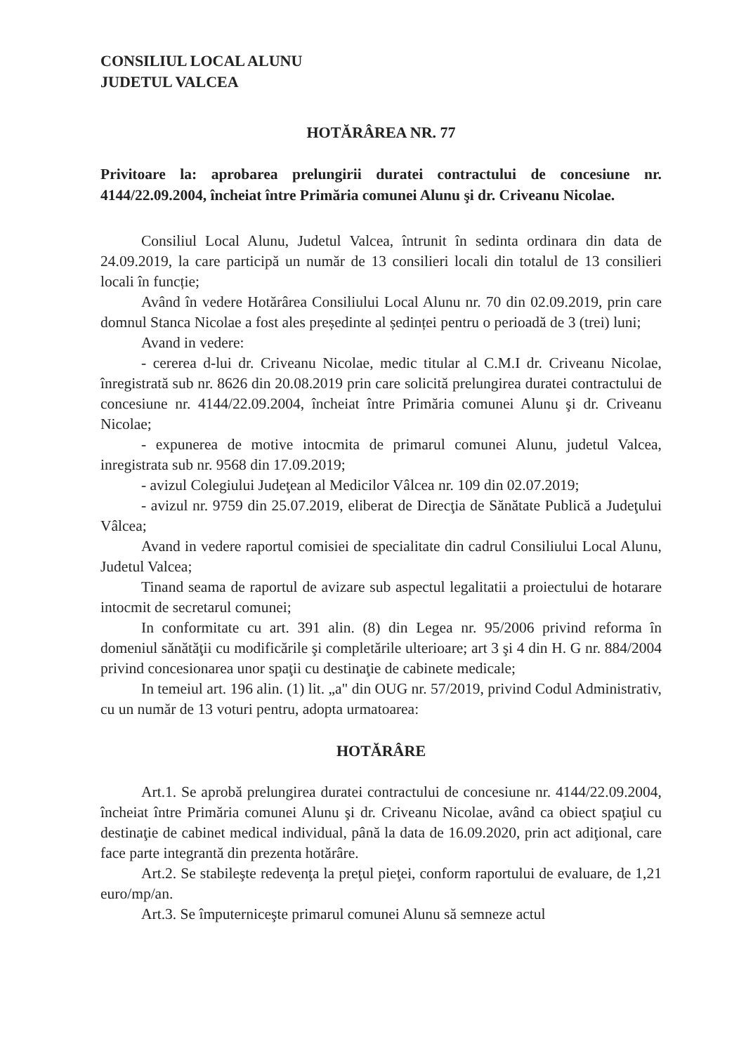CONSILIUL LOCAL ALUNU
JUDETUL VALCEA
HOTĂRÂREA NR. 77
Privitoare la: aprobarea prelungirii duratei contractului de concesiune nr. 4144/22.09.2004, încheiat între Primăria comunei Alunu şi dr. Criveanu Nicolae.
Consiliul Local Alunu, Judetul Valcea, întrunit în sedinta ordinara din data de 24.09.2019, la care participă un număr de 13 consilieri locali din totalul de 13 consilieri locali în funcție;
Având în vedere Hotărârea Consiliului Local Alunu nr. 70 din 02.09.2019, prin care domnul Stanca Nicolae a fost ales președinte al ședinței pentru o perioadă de 3 (trei) luni;
Avand in vedere:
- cererea d-lui dr. Criveanu Nicolae, medic titular al C.M.I dr. Criveanu Nicolae, înregistrată sub nr. 8626 din 20.08.2019 prin care solicită prelungirea duratei contractului de concesiune nr. 4144/22.09.2004, încheiat între Primăria comunei Alunu şi dr. Criveanu Nicolae;
- expunerea de motive intocmita de primarul comunei Alunu, judetul Valcea, inregistrata sub nr. 9568 din 17.09.2019;
- avizul Colegiului Judeţean al Medicilor Vâlcea nr. 109 din 02.07.2019;
- avizul nr. 9759 din 25.07.2019, eliberat de Direcţia de Sănătate Publică a Judeţului Vâlcea;
Avand in vedere raportul comisiei de specialitate din cadrul Consiliului Local Alunu, Judetul Valcea;
Tinand seama de raportul de avizare sub aspectul legalitatii a proiectului de hotarare intocmit de secretarul comunei;
In conformitate cu art. 391 alin. (8) din Legea nr. 95/2006 privind reforma în domeniul sănătăţii cu modificările şi completările ulterioare; art 3 şi 4 din H. G nr. 884/2004 privind concesionarea unor spaţii cu destinaţie de cabinete medicale;
In temeiul art. 196 alin. (1) lit. „a" din OUG nr. 57/2019, privind Codul Administrativ, cu un număr de 13 voturi pentru, adopta urmatoarea:
HOTĂRÂRE
Art.1. Se aprobă prelungirea duratei contractului de concesiune nr. 4144/22.09.2004, încheiat între Primăria comunei Alunu şi dr. Criveanu Nicolae, având ca obiect spaţiul cu destinaţie de cabinet medical individual, până la data de 16.09.2020, prin act adiţional, care face parte integrantă din prezenta hotărâre.
Art.2. Se stabileşte redevenţa la preţul pieţei, conform raportului de evaluare, de 1,21 euro/mp/an.
Art.3. Se împuterniceşte primarul comunei Alunu să semneze actul